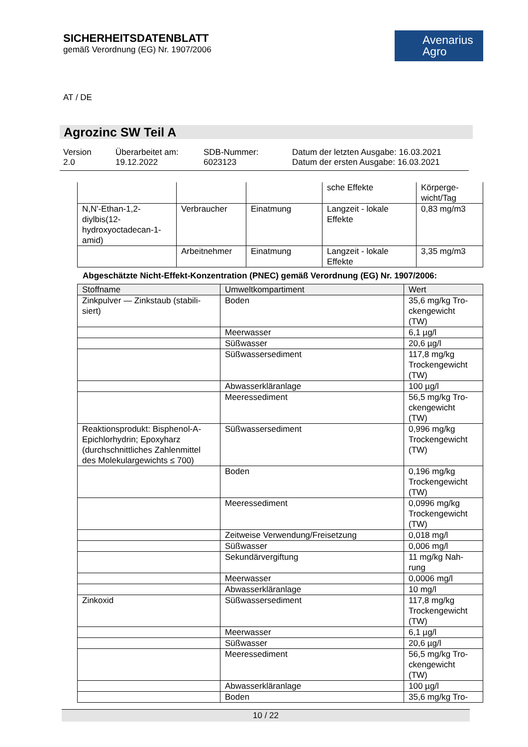SICHERHEITSDATENBLATT
gemäß Verordnung (EG) Nr. 1907/2006
Avenarius
Agro
AT / DE
Agrozinc SW Teil A
Version
2.0
Überarbeitet am:
19.12.2022
SDB-Nummer:
6023123
Datum der letzten Ausgabe: 16.03.2021
Datum der ersten Ausgabe: 16.03.2021
| | | | sche Effekte | Körperge- wicht/Tag |
| N,N'-Ethan-1,2-diylbis(12-hydroxyoctadecan-1-amid) | Verbraucher | Einatmung | Langzeit - lokale Effekte | 0,83 mg/m3 |
| | Arbeitnehmer | Einatmung | Langzeit - lokale Effekte | 3,35 mg/m3 |
Abgeschätzte Nicht-Effekt-Konzentration (PNEC) gemäß Verordnung (EG) Nr. 1907/2006:
| Stoffname | Umweltkompartiment | Wert |
| --- | --- | --- |
| Zinkpulver — Zinkstaub (stabili-siert) | Boden | 35,6 mg/kg Tro- ckengewicht (TW) |
| | Meerwasser | 6,1 µg/l |
| | Süßwasser | 20,6 µg/l |
| | Süßwassersediment | 117,8 mg/kg Trockengewicht (TW) |
| | Abwasserkläranlage | 100 µg/l |
| | Meeressediment | 56,5 mg/kg Tro- ckengewicht (TW) |
| Reaktionsprodukt: Bisphenol-A-Epichlorhydrin; Epoxyharz (durchschnittliches Zahlenmittel des Molekulargewichts ≤ 700) | Süßwassersediment | 0,996 mg/kg Trockengewicht (TW) |
| | Boden | 0,196 mg/kg Trockengewicht (TW) |
| | Meeressediment | 0,0996 mg/kg Trockengewicht (TW) |
| | Zeitweise Verwendung/Freisetzung | 0,018 mg/l |
| | Süßwasser | 0,006 mg/l |
| | Sekundärvergiftung | 11 mg/kg Nah- rung |
| | Meerwasser | 0,0006 mg/l |
| | Abwasserkläranlage | 10 mg/l |
| Zinkoxid | Süßwassersediment | 117,8 mg/kg Trockengewicht (TW) |
| | Meerwasser | 6,1 µg/l |
| | Süßwasser | 20,6 µg/l |
| | Meeressediment | 56,5 mg/kg Tro- ckengewicht (TW) |
| | Abwasserkläranlage | 100 µg/l |
| | Boden | 35,6 mg/kg Tro- |
10 / 22